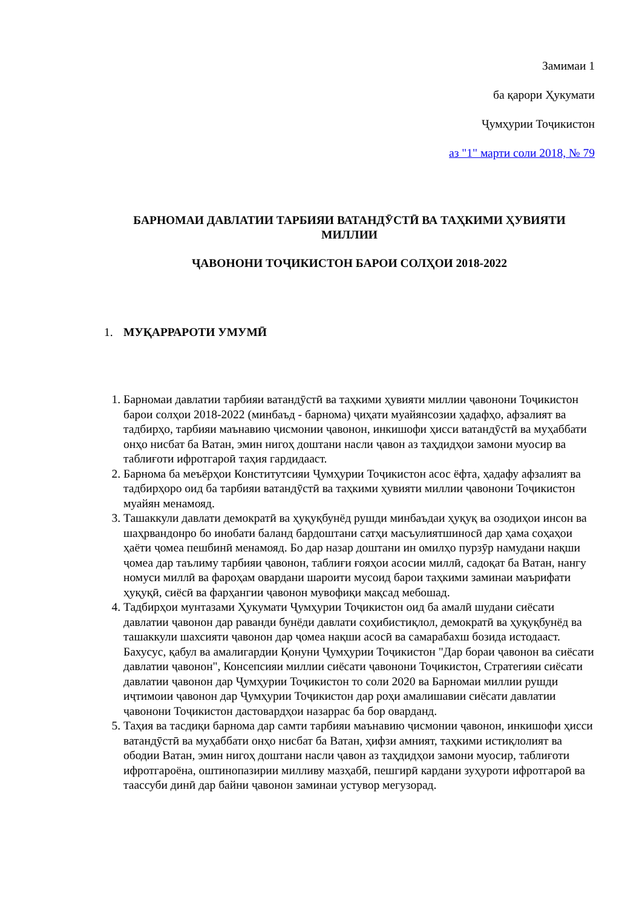Замимаи 1
ба қарори Ҳукумати
Ҷумҳурии Тоҷикистон
аз "1" марти соли 2018, № 79
БАРНОМАИ ДАВЛАТИИ ТАРБИЯИ ВАТАНДӮСТӢ ВА ТАҲКИМИ ҲУВИЯТИ МИЛЛИИ
ҶАВОНОНИ ТОҶИКИСТОН БАРОИ СОЛҲОИ 2018-2022
1. МУҚАРРАРОТИ УМУМӢ
1. Барномаи давлатии тарбияи ватандӯстӣ ва таҳкими ҳувияти миллии ҷавонони Тоҷикистон барои солҳои 2018-2022 (минбаъд - барнома) ҷиҳати муайянсозии ҳадафҳо, афзалият ва тадбирҳо, тарбияи маънавию ҷисмонии ҷавонон, инкишофи ҳисси ватандӯстӣ ва муҳаббати онҳо нисбат ба Ватан, эмин нигоҳ доштани насли ҷавон аз таҳдидҳои замони муосир ва таблиғоти ифротгароӣ таҳия гардидааст.
2. Барнома ба меъёрҳои Конститутсияи Ҷумҳурии Тоҷикистон асос ёфта, ҳадафу афзалият ва тадбирҳоро оид ба тарбияи ватандӯстӣ ва таҳкими ҳувияти миллии ҷавонони Тоҷикистон муайян менамояд.
3. Ташаккули давлати демократӣ ва ҳуқуқбунёд рушди минбаъдаи ҳуқуқ ва озодиҳои инсон ва шаҳрвандонро бо инобати баланд бардоштани сатҳи масъулиятшиносӣ дар ҳама соҳаҳои ҳаёти ҷомеа пешбинӣ менамояд. Бо дар назар доштани ин омилҳо пурзӯр намудани нақши ҷомеа дар таълиму тарбияи ҷавонон, таблиғи ғояҳои асосии миллӣ, садоқат ба Ватан, нангу номуси миллӣ ва фароҳам овардани шароити мусоид барои таҳкими заминаи маърифати ҳуқуқӣ, сиёсӣ ва фарҳангии ҷавонон мувофиқи мақсад мебошад.
4. Тадбирҳои мунтазами Ҳукумати Ҷумҳурии Тоҷикистон оид ба амалӣ шудани сиёсати давлатии ҷавонон дар раванди бунёди давлати соҳибистиқлол, демократӣ ва ҳуқуқбунёд ва ташаккули шахсияти ҷавонон дар ҷомеа нақши асосӣ ва самарабахш бозида истодааст. Бахусус, қабул ва амалигардии Қонуни Ҷумҳурии Тоҷикистон "Дар бораи ҷавонон ва сиёсати давлатии ҷавонон", Консепсияи миллии сиёсати ҷавонони Тоҷикистон, Стратегияи сиёсати давлатии ҷавонон дар Ҷумҳурии Тоҷикистон то соли 2020 ва Барномаи миллии рушди иҷтимоии ҷавонон дар Ҷумҳурии Тоҷикистон дар роҳи амалишавии сиёсати давлатии ҷавонони Тоҷикистон дастовардҳои назаррас ба бор оварданд.
5. Таҳия ва тасдиқи барнома дар самти тарбияи маънавию ҷисмонии ҷавонон, инкишофи ҳисси ватандӯстӣ ва муҳаббати онҳо нисбат ба Ватан, ҳифзи амният, таҳкими истиқлолият ва ободии Ватан, эмин нигоҳ доштани насли ҷавон аз таҳдидҳои замони муосир, таблиғоти ифротгароёна, оштинопазирии милливу мазҳабӣ, пешгирӣ кардани зуҳуроти ифротгароӣ ва таассуби динӣ дар байни ҷавонон заминаи устувор мегузорад.